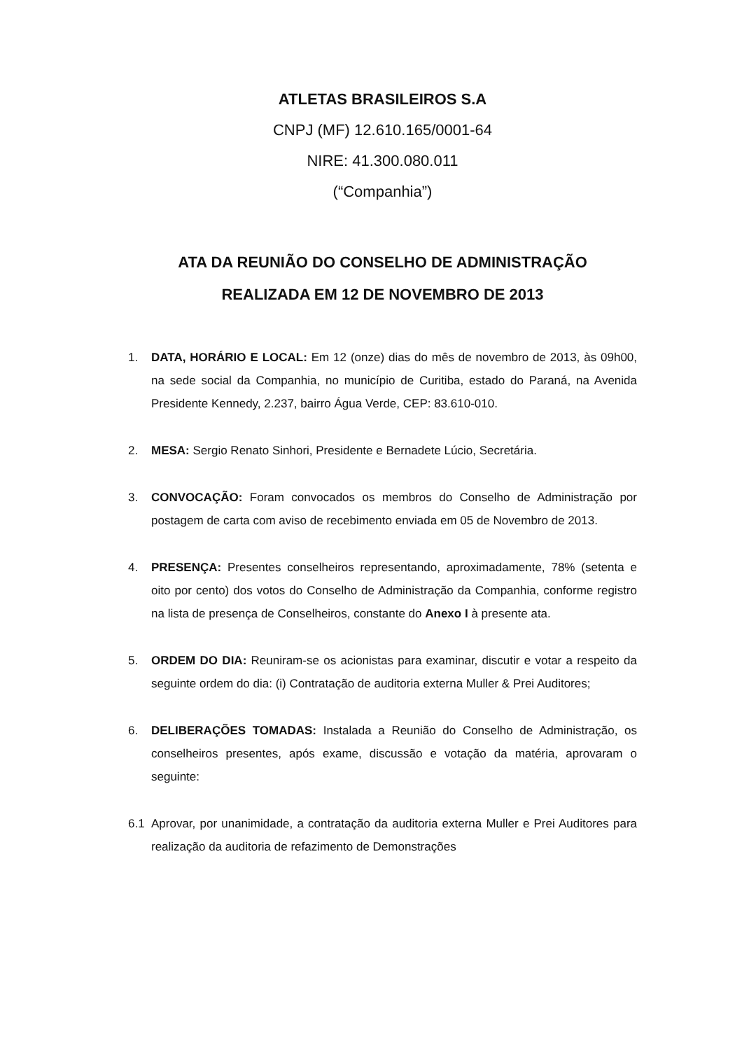ATLETAS BRASILEIROS S.A
CNPJ (MF) 12.610.165/0001-64
NIRE: 41.300.080.011
(“Companhia”)
ATA DA REUNIÃO DO CONSELHO DE ADMINISTRAÇÃO
REALIZADA EM 12 DE NOVEMBRO DE 2013
1. DATA, HORÁRIO E LOCAL: Em 12 (onze) dias do mês de novembro de 2013, às 09h00, na sede social da Companhia, no município de Curitiba, estado do Paraná, na Avenida Presidente Kennedy, 2.237, bairro Água Verde, CEP: 83.610-010.
2. MESA: Sergio Renato Sinhori, Presidente e Bernadete Lúcio, Secretária.
3. CONVOCAÇÃO: Foram convocados os membros do Conselho de Administração por postagem de carta com aviso de recebimento enviada em 05 de Novembro de 2013.
4. PRESENÇA: Presentes conselheiros representando, aproximadamente, 78% (setenta e oito por cento) dos votos do Conselho de Administração da Companhia, conforme registro na lista de presença de Conselheiros, constante do Anexo I à presente ata.
5. ORDEM DO DIA: Reuniram-se os acionistas para examinar, discutir e votar a respeito da seguinte ordem do dia: (i) Contratação de auditoria externa Muller & Prei Auditores;
6. DELIBERAÇÕES TOMADAS: Instalada a Reunião do Conselho de Administração, os conselheiros presentes, após exame, discussão e votação da matéria, aprovaram o seguinte:
6.1 Aprovar, por unanimidade, a contratação da auditoria externa Muller e Prei Auditores para realização da auditoria de refazimento de Demonstrações